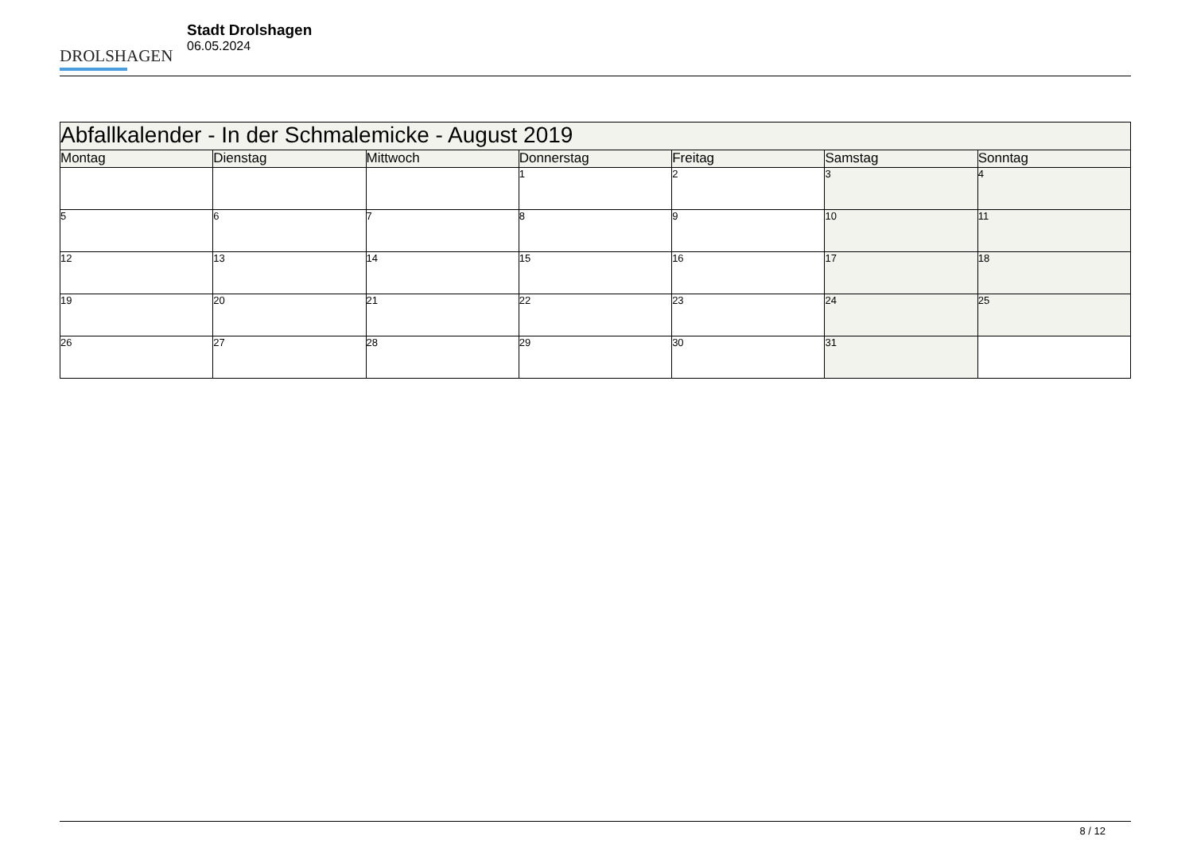DROLSHAGEN
Stadt Drolshagen
06.05.2024
| Abfallkalender - In der Schmalemicke - August 2019 | | | | | | |
| --- | --- | --- | --- | --- | --- | --- |
| Montag | Dienstag | Mittwoch | Donnerstag | Freitag | Samstag | Sonntag |
| | | | 1 | 2 | 3 | 4 |
| 5 | 6 | 7 | 8 | 9 | 10 | 11 |
| 12 | 13 | 14 | 15 | 16 | 17 | 18 |
| 19 | 20 | 21 | 22 | 23 | 24 | 25 |
| 26 | 27 | 28 | 29 | 30 | 31 | |
8 / 12